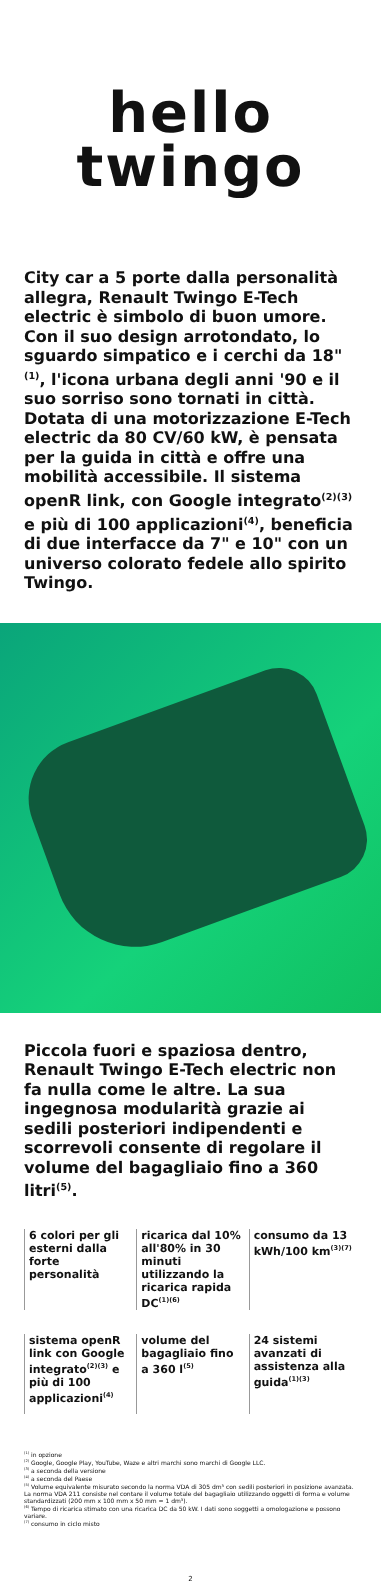hello
twingo
City car a 5 porte dalla personalità allegra, Renault Twingo E-Tech electric è simbolo di buon umore. Con il suo design arrotondato, lo sguardo simpatico e i cerchi da 18"<sup>(1)</sup>, l'icona urbana degli anni '90 e il suo sorriso sono tornati in città. Dotata di una motorizzazione E-Tech electric da 80 CV/60 kW, è pensata per la guida in città e offre una mobilità accessibile. Il sistema openR link, con Google integrato<sup>(2)(3)</sup> e più di 100 applicazioni<sup>(4)</sup>, beneficia di due interfacce da 7" e 10" con un universo colorato fedele allo spirito Twingo.
Piccola fuori e spaziosa dentro, Renault Twingo E-Tech electric non fa nulla come le altre. La sua ingegnosa modularità grazie ai sedili posteriori indipendenti e scorrevoli consente di regolare il volume del bagagliaio fino a 360 litri<sup>(5)</sup>.
6 colori per gli esterni dalla forte personalità
ricarica dal 10% all'80% in 30 minuti utilizzando la ricarica rapida DC<sup>(1)(6)</sup>
consumo da 13 kWh/100 km<sup>(3)(7)</sup>
sistema openR link con Google integrato<sup>(2)(3)</sup> e più di 100 applicazioni<sup>(4)</sup>
volume del bagagliaio fino a 360 l<sup>(5)</sup>
24 sistemi avanzati di assistenza alla guida<sup>(1)(3)</sup>
<sup>(1)</sup> in opzione
<sup>(2)</sup> Google, Google Play, YouTube, Waze e altri marchi sono marchi di Google LLC.
<sup>(3)</sup> a seconda della versione
<sup>(4)</sup> a seconda del Paese
<sup>(5)</sup> Volume equivalente misurato secondo la norma VDA di 305 dm³ con sedili posteriori in posizione avanzata. La norma VDA 211 consiste nel contare il volume totale del bagagliaio utilizzando oggetti di forma e volume standardizzati (200 mm x 100 mm x 50 mm = 1 dm³).
<sup>(6)</sup> Tempo di ricarica stimato con una ricarica DC da 50 kW. I dati sono soggetti a omologazione e possono variare.
<sup>(7)</sup> consumo in ciclo misto
2